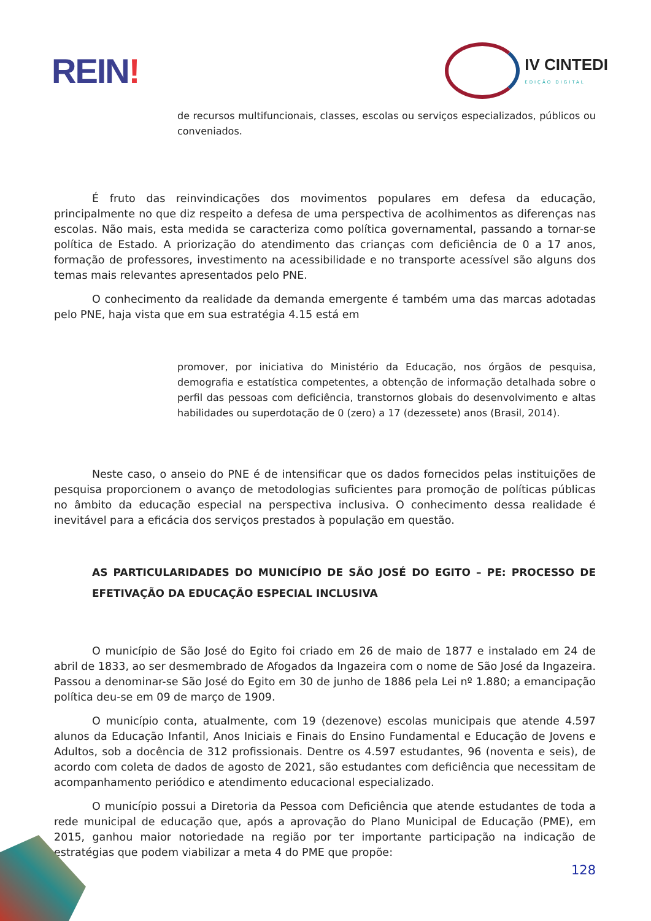REIN!
IV CINTEDI
EDIÇÃO DIGITAL
de recursos multifuncionais, classes, escolas ou serviços especializados, públicos ou conveniados.
É fruto das reinvindicações dos movimentos populares em defesa da educação, principalmente no que diz respeito a defesa de uma perspectiva de acolhimentos as diferenças nas escolas. Não mais, esta medida se caracteriza como política governamental, passando a tornar-se política de Estado. A priorização do atendimento das crianças com deficiência de 0 a 17 anos, formação de professores, investimento na acessibilidade e no transporte acessível são alguns dos temas mais relevantes apresentados pelo PNE.
O conhecimento da realidade da demanda emergente é também uma das marcas adotadas pelo PNE, haja vista que em sua estratégia 4.15 está em
promover, por iniciativa do Ministério da Educação, nos órgãos de pesquisa, demografia e estatística competentes, a obtenção de informação detalhada sobre o perfil das pessoas com deficiência, transtornos globais do desenvolvimento e altas habilidades ou superdotação de 0 (zero) a 17 (dezessete) anos (Brasil, 2014).
Neste caso, o anseio do PNE é de intensificar que os dados fornecidos pelas instituições de pesquisa proporcionem o avanço de metodologias suficientes para promoção de políticas públicas no âmbito da educação especial na perspectiva inclusiva. O conhecimento dessa realidade é inevitável para a eficácia dos serviços prestados à população em questão.
AS PARTICULARIDADES DO MUNICÍPIO DE SÃO JOSÉ DO EGITO – PE: PROCESSO DE EFETIVAÇÃO DA EDUCAÇÃO ESPECIAL INCLUSIVA
O município de São José do Egito foi criado em 26 de maio de 1877 e instalado em 24 de abril de 1833, ao ser desmembrado de Afogados da Ingazeira com o nome de São José da Ingazeira. Passou a denominar-se São José do Egito em 30 de junho de 1886 pela Lei nº 1.880; a emancipação política deu-se em 09 de março de 1909.
O município conta, atualmente, com 19 (dezenove) escolas municipais que atende 4.597 alunos da Educação Infantil, Anos Iniciais e Finais do Ensino Fundamental e Educação de Jovens e Adultos, sob a docência de 312 profissionais. Dentre os 4.597 estudantes, 96 (noventa e seis), de acordo com coleta de dados de agosto de 2021, são estudantes com deficiência que necessitam de acompanhamento periódico e atendimento educacional especializado.
O município possui a Diretoria da Pessoa com Deficiência que atende estudantes de toda a rede municipal de educação que, após a aprovação do Plano Municipal de Educação (PME), em 2015, ganhou maior notoriedade na região por ter importante participação na indicação de estratégias que podem viabilizar a meta 4 do PME que propõe:
128